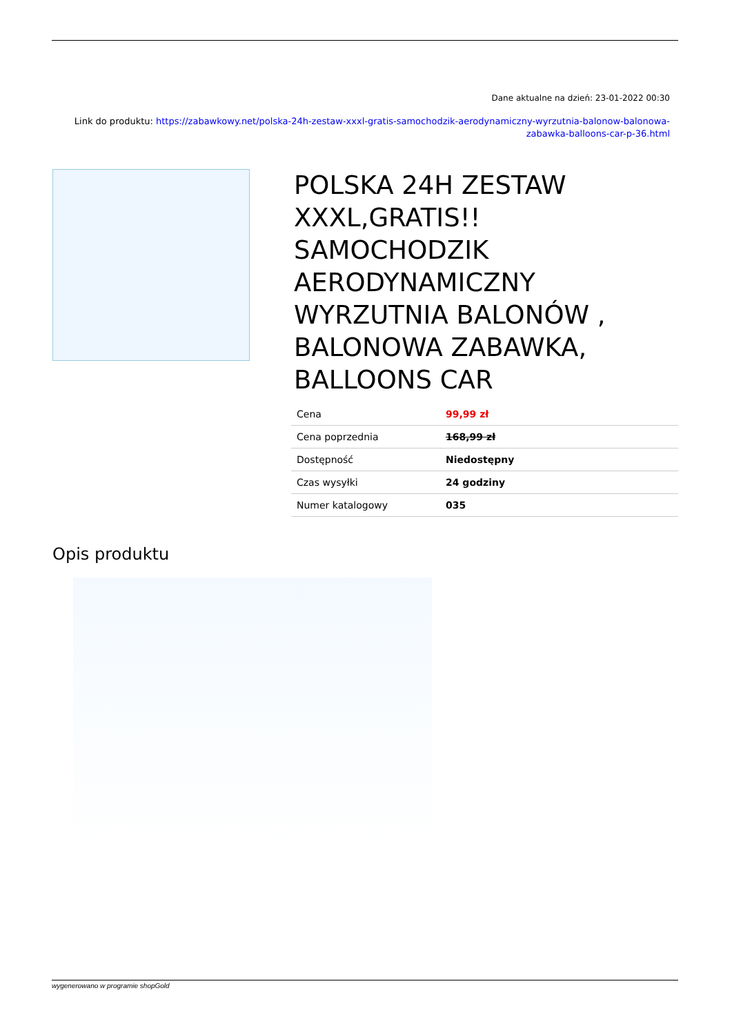Dane aktualne na dzień: 23-01-2022 00:30
Link do produktu: https://zabawkowy.net/polska-24h-zestaw-xxxl-gratis-samochodzik-aerodynamiczny-wyrzutnia-balonow-balonowa-zabawka-balloons-car-p-36.html
POLSKA 24H ZESTAW XXXL,GRATIS!! SAMOCHODZIK AERODYNAMICZNY WYRZUTNIA BALONÓW , BALONOWA ZABAWKA, BALLOONS CAR
| Cena | 99,99 zł |
| Cena poprzednia | 168,99 zł |
| Dostępność | Niedostępny |
| Czas wysyłki | 24 godziny |
| Numer katalogowy | 035 |
Opis produktu
wygenerowano w programie shopGold